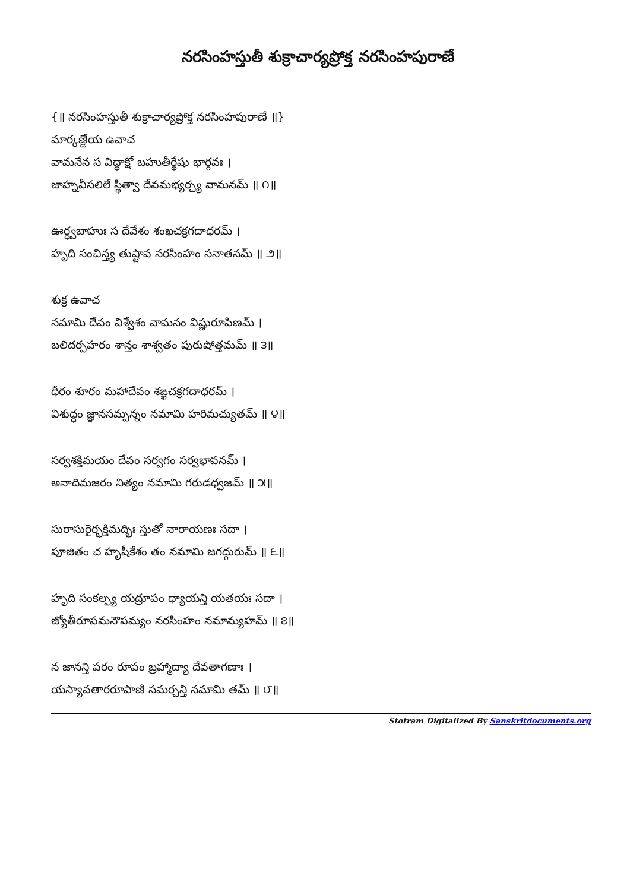నరసింహస్తుతీ శుక్రాచార్యప్రోక్త నరసింహపురాణే
{॥ నరసింహస్తుతీ శుక్రాచార్యప్రోక్త నరసింహపురాణే ॥}
మార్కణ్డేయ ఉవాచ
వామనేన స విద్ధాక్షో బహుతీర్థేషు భార్గవః ।
జాహ్నవీసలిలే స్థిత్వా దేవమభ్యర్చ్య వామనమ్ ॥ ౧॥
ఊర్ధ్వబాహుః స దేవేశం శంఖచక్రగదాధరమ్ ।
హృది సంచిన్త్య తుష్టావ నరసింహం సనాతనమ్ ॥ ౨॥
శుక్ర ఉవాచ
నమామి దేవం విశ్వేశం వామనం విష్ణురూపిణమ్ ।
బలిదర్పహరం శాన్తం శాశ్వతం పురుషోత్తమమ్ ॥ ౩॥
ధీరం శూరం మహాదేవం శఙ్ఖచక్రగదాధరమ్ ।
విశుద్ధం జ్ఞానసమ్పన్నం నమామి హరిమచ్యుతమ్ ॥ ౪॥
సర్వశక్తిమయం దేవం సర్వగం సర్వభావనమ్ ।
అనాదిమజరం నిత్యం నమామి గరుడధ్వజమ్ ॥ ౫॥
సురాసురైర్భక్తిమద్భిః స్తుతో నారాయణః సదా ।
పూజితం చ హృషీకేశం తం నమామి జగద్గురుమ్ ॥ ౬॥
హృది సంకల్ప్య యద్రూపం ధ్యాయన్తి యతయః సదా ।
జ్యోతీరూపమనౌపమ్యం నరసింహం నమామ్యహమ్ ॥ ౭॥
న జానన్తి పరం రూపం బ్రహ్మాద్యా దేవతాగణాః ।
యస్యావతారరూపాణి సమర్చన్తి నమామి తమ్ ॥ ౮॥
Stotram Digitalized By Sanskritdocuments.org